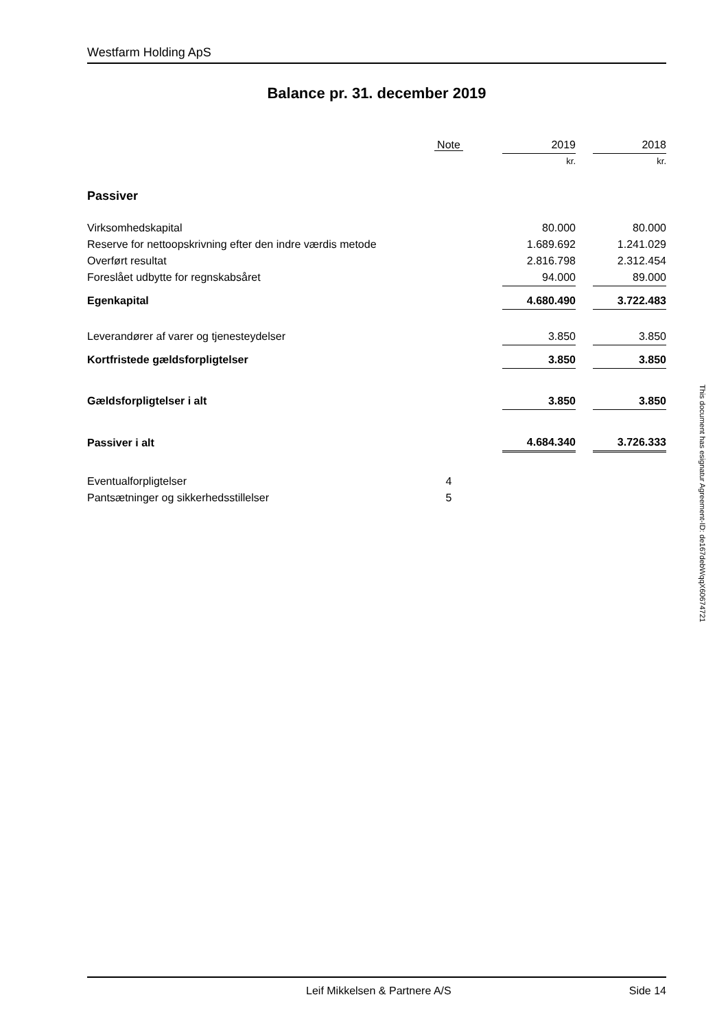Westfarm Holding ApS
Balance pr. 31. december 2019
| | Note | | 2019 | | 2018 |
| | | | kr. | | kr. |
| Passiver | | | | | |
| Virksomhedskapital | | | 80.000 | | 80.000 |
| Reserve for nettoopskrivning efter den indre værdis metode | | | 1.689.692 | | 1.241.029 |
| Overført resultat | | | 2.816.798 | | 2.312.454 |
| Foreslået udbytte for regnskabsåret | | | 94.000 | | 89.000 |
| Egenkapital | | | 4.680.490 | | 3.722.483 |
| Leverandører af varer og tjenesteydelser | | | 3.850 | | 3.850 |
| Kortfristede gældsforpligtelser | | | 3.850 | | 3.850 |
| Gældsforpligtelser i alt | | | 3.850 | | 3.850 |
| Passiver i alt | | | 4.684.340 | | 3.726.333 |
| Eventualforpligtelser | 4 | | | | |
| Pantsætninger og sikkerhedsstillelser | 5 | | | | |
This document has esignatur Agreement-ID: de167debWqqX60674721
Leif Mikkelsen & Partnere A/S Side 14